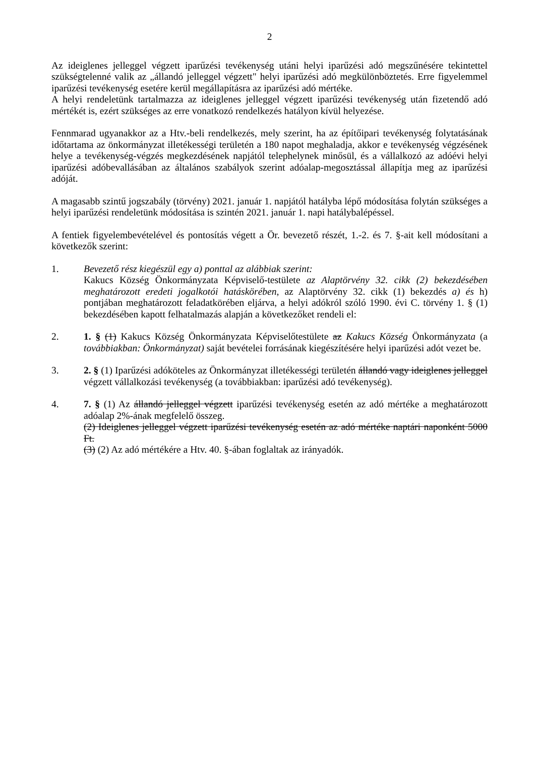2
Az ideiglenes jelleggel végzett iparűzési tevékenység utáni helyi iparűzési adó megszűnésére tekintettel szükségtelenné valik az „állandó jelleggel végzett" helyi iparűzési adó megkülönböztetés. Erre figyelemmel iparűzési tevékenység esetére kerül megállapításra az iparűzési adó mértéke.
A helyi rendeletünk tartalmazza az ideiglenes jelleggel végzett iparűzési tevékenység után fizetendő adó mértékét is, ezért szükséges az erre vonatkozó rendelkezés hatályon kívül helyezése.
Fennmarad ugyanakkor az a Htv.-beli rendelkezés, mely szerint, ha az építőipari tevékenység folytatásának időtartama az önkormányzat illetékességi területén a 180 napot meghaladja, akkor e tevékenység végzésének helye a tevékenység-végzés megkezdésének napjától telephelynek minősül, és a vállalkozó az adóévi helyi iparűzési adóbevallásában az általános szabályok szerint adóalap-megosztással állapítja meg az iparűzési adóját.
A magasabb szintű jogszabály (törvény) 2021. január 1. napjától hatályba lépő módosítása folytán szükséges a helyi iparűzési rendeletünk módosítása is szintén 2021. január 1. napi hatálybalépéssel.
A fentiek figyelembevételével és pontosítás végett a Ör. bevezető részét, 1.-2. és 7. §-ait kell módosítani a következők szerint:
1. Bevezető rész kiegészül egy a) ponttal az alábbiak szerint:
Kakucs Község Önkormányzata Képviselő-testülete az Alaptörvény 32. cikk (2) bekezdésében meghatározott eredeti jogalkotói hatáskörében, az Alaptörvény 32. cikk (1) bekezdés a) és h) pontjában meghatározott feladatkörében eljárva, a helyi adókról szóló 1990. évi C. törvény 1. § (1) bekezdésében kapott felhatalmazás alapján a következőket rendeli el:
2. 1. § (1) Kakucs Község Önkormányzata Képviselőtestülete az Kakucs Község Önkormányzata (a továbbiakban: Önkormányzat) saját bevételei forrásának kiegészítésére helyi iparűzési adót vezet be.
3. 2. § (1) Iparűzési adóköteles az Önkormányzat illetékességi területén állandó vagy ideiglenes jelleggel végzett vállalkozási tevékenység (a továbbiakban: iparűzési adó tevékenység).
4. 7. § (1) Az állandó jelleggel végzett iparűzési tevékenység esetén az adó mértéke a meghatározott adóalap 2%-ának megfelelő összeg.
(2) Ideiglenes jelleggel végzett iparűzési tevékenység esetén az adó mértéke naptári naponként 5000 Ft.
(3) (2) Az adó mértékére a Htv. 40. §-ában foglaltak az irányadók.